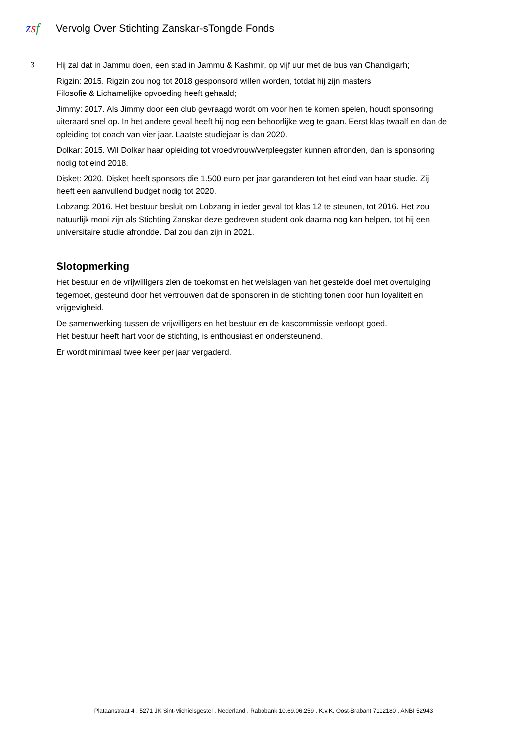zsf
Vervolg Over Stichting Zanskar-sTongde Fonds
3
Hij zal dat in Jammu doen, een stad in Jammu & Kashmir, op vijf uur met de bus van Chandigarh;
Rigzin: 2015. Rigzin zou nog tot 2018 gesponsord willen worden, totdat hij zijn masters
Filosofie & Lichamelijke opvoeding heeft gehaald;
Jimmy: 2017. Als Jimmy door een club gevraagd wordt om voor hen te komen spelen, houdt sponsoring uiteraard snel op. In het andere geval heeft hij nog een behoorlijke weg te gaan. Eerst klas twaalf en dan de opleiding tot coach van vier jaar. Laatste studiejaar is dan 2020.
Dolkar: 2015. Wil Dolkar haar opleiding tot vroedvrouw/verpleegster kunnen afronden, dan is sponsoring nodig tot eind 2018.
Disket: 2020. Disket heeft sponsors die 1.500 euro per jaar garanderen tot het eind van haar studie. Zij heeft een aanvullend budget nodig tot 2020.
Lobzang: 2016. Het bestuur besluit om Lobzang in ieder geval tot klas 12 te steunen, tot 2016. Het zou natuurlijk mooi zijn als Stichting Zanskar deze gedreven student ook daarna nog kan helpen, tot hij een universitaire studie afrondde. Dat zou dan zijn in 2021.
Slotopmerking
Het bestuur en de vrijwilligers zien de toekomst en het welslagen van het gestelde doel met overtuiging tegemoet, gesteund door het vertrouwen dat de sponsoren in de stichting tonen door hun loyaliteit en vrijgevigheid.
De samenwerking tussen de vrijwilligers en het bestuur en de kascommissie verloopt goed.
Het bestuur heeft hart voor de stichting, is enthousiast en ondersteunend.
Er wordt minimaal twee keer per jaar vergaderd.
Plataanstraat 4 . 5271 JK Sint-Michielsgestel . Nederland . Rabobank 10.69.06.259 . K.v.K. Oost-Brabant 7112180 . ANBI 52943